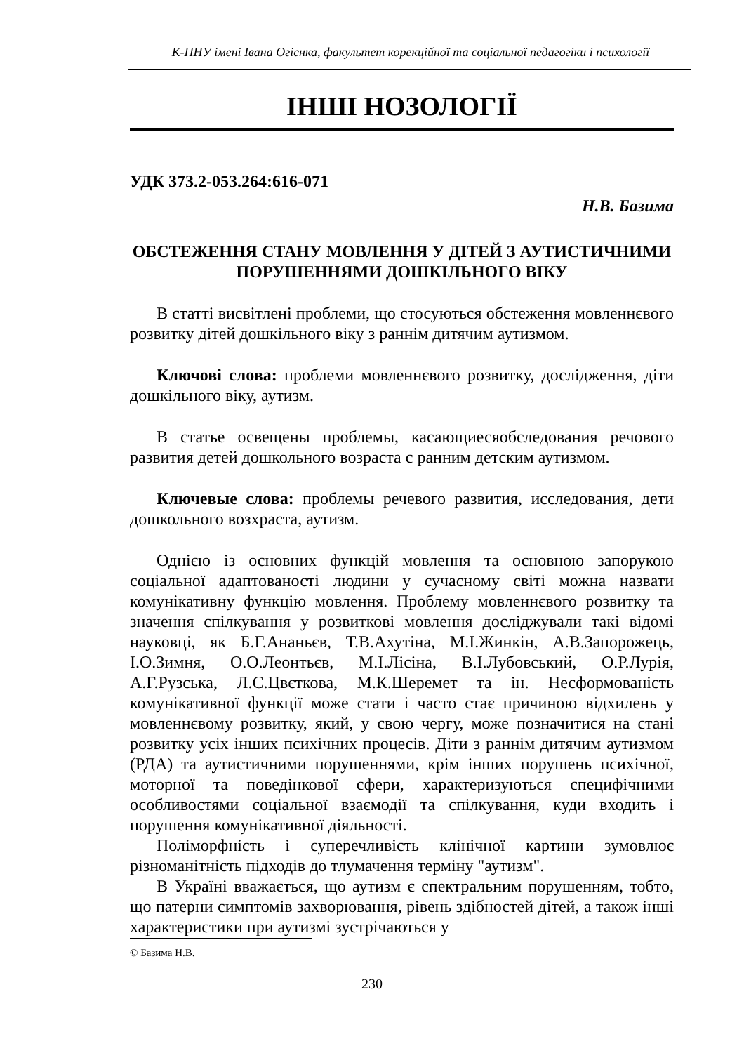К-ПНУ імені Івана Огієнка, факультет корекційної та соціальної педагогіки і психології
ІНШІ НОЗОЛОГІЇ
УДК 373.2-053.264:616-071
Н.В. Базима
ОБСТЕЖЕННЯ СТАНУ МОВЛЕННЯ У ДІТЕЙ З АУТИСТИЧНИМИ ПОРУШЕННЯМИ ДОШКІЛЬНОГО ВІКУ
В статті висвітлені проблеми, що стосуються обстеження мовленнєвого розвитку дітей дошкільного віку з раннім дитячим аутизмом.
Ключові слова: проблеми мовленнєвого розвитку, дослідження, діти дошкільного віку, аутизм.
В статье освещены проблемы, касающиесяобследования речового развития детей дошкольного возраста с ранним детским аутизмом.
Ключевые слова: проблемы речевого развития, исследования, дети дошкольного возхраста, аутизм.
Однією із основних функцій мовлення та основною запорукою соціальної адаптованості людини у сучасному світі можна назвати комунікативну функцію мовлення. Проблему мовленнєвого розвитку та значення спілкування у розвиткові мовлення досліджували такі відомі науковці, як Б.Г.Ананьєв, Т.В.Ахутіна, М.І.Жинкін, А.В.Запорожець, І.О.Зимня, О.О.Леонтьєв, М.І.Лісіна, В.І.Лубовський, О.Р.Лурія, А.Г.Рузська, Л.С.Цвєткова, М.К.Шеремет та ін. Несформованість комунікативної функції може стати і часто стає причиною відхилень у мовленнєвому розвитку, який, у свою чергу, може позначитися на стані розвитку усіх інших психічних процесів. Діти з раннім дитячим аутизмом (РДА) та аутистичними порушеннями, крім інших порушень психічної, моторної та поведінкової сфери, характеризуються специфічними особливостями соціальної взаємодії та спілкування, куди входить і порушення комунікативної діяльності.
Поліморфність і суперечливість клінічної картини зумовлює різноманітність підходів до тлумачення терміну "аутизм".
В Україні вважається, що аутизм є спектральним порушенням, тобто, що патерни симптомів захворювання, рівень здібностей дітей, а також інші характеристики при аутизмі зустрічаються у
© Базима Н.В.
230